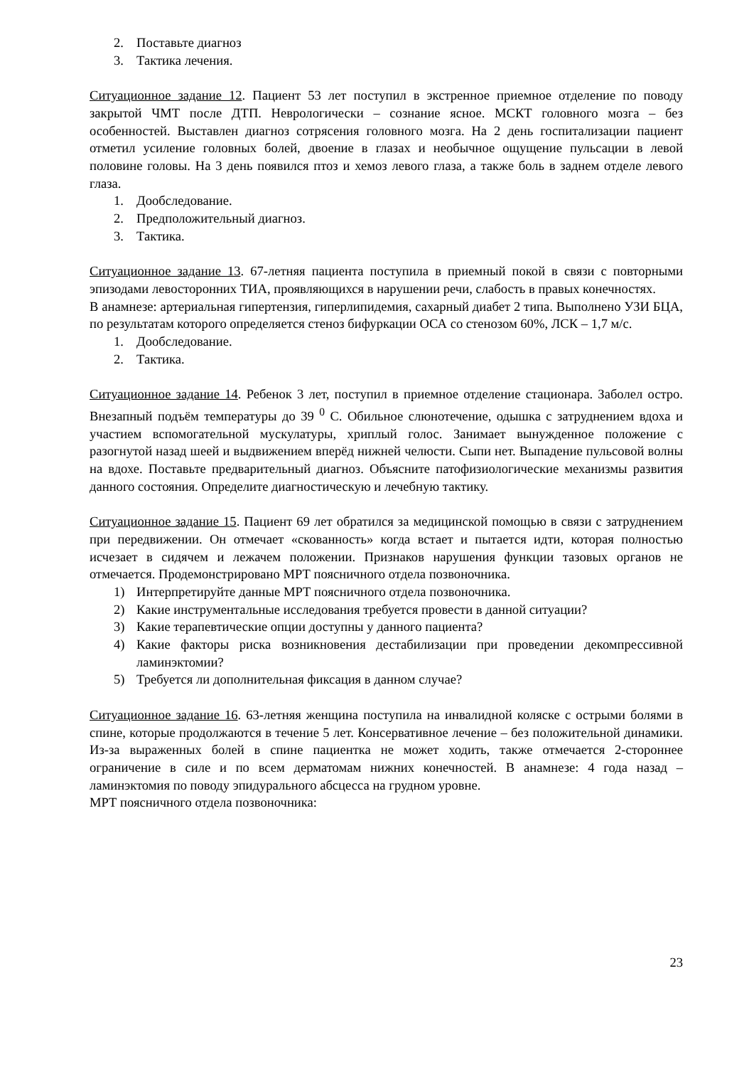2. Поставьте диагноз
3. Тактика лечения.
Ситуационное задание 12. Пациент 53 лет поступил в экстренное приемное отделение по поводу закрытой ЧМТ после ДТП. Неврологически – сознание ясное. МСКТ головного мозга – без особенностей. Выставлен диагноз сотрясения головного мозга. На 2 день госпитализации пациент отметил усиление головных болей, двоение в глазах и необычное ощущение пульсации в левой половине головы. На 3 день появился птоз и хемоз левого глаза, а также боль в заднем отделе левого глаза.
1. Дообследование.
2. Предположительный диагноз.
3. Тактика.
Ситуационное задание 13. 67-летняя пациента поступила в приемный покой в связи с повторными эпизодами левосторонних ТИА, проявляющихся в нарушении речи, слабость в правых конечностях.
В анамнезе: артериальная гипертензия, гиперлипидемия, сахарный диабет 2 типа. Выполнено УЗИ БЦА, по результатам которого определяется стеноз бифуркации ОСА со стенозом 60%, ЛСК – 1,7 м/с.
1. Дообследование.
2. Тактика.
Ситуационное задание 14. Ребенок 3 лет, поступил в приемное отделение стационара. Заболел остро. Внезапный подъём температуры до 39 <sup>0</sup> С. Обильное слюнотечение, одышка с затруднением вдоха и участием вспомогательной мускулатуры, хриплый голос. Занимает вынужденное положение с разогнутой назад шеей и выдвижением вперёд нижней челюсти. Сыпи нет. Выпадение пульсовой волны на вдохе. Поставьте предварительный диагноз. Объясните патофизиологические механизмы развития данного состояния. Определите диагностическую и лечебную тактику.
Ситуационное задание 15. Пациент 69 лет обратился за медицинской помощью в связи с затруднением при передвижении. Он отмечает «скованность» когда встает и пытается идти, которая полностью исчезает в сидячем и лежачем положении. Признаков нарушения функции тазовых органов не отмечается. Продемонстрировано МРТ поясничного отдела позвоночника.
1) Интерпретируйте данные МРТ поясничного отдела позвоночника.
2) Какие инструментальные исследования требуется провести в данной ситуации?
3) Какие терапевтические опции доступны у данного пациента?
4) Какие факторы риска возникновения дестабилизации при проведении декомпрессивной ламинэктомии?
5) Требуется ли дополнительная фиксация в данном случае?
Ситуационное задание 16. 63-летняя женщина поступила на инвалидной коляске с острыми болями в спине, которые продолжаются в течение 5 лет. Консервативное лечение – без положительной динамики. Из-за выраженных болей в спине пациентка не может ходить, также отмечается 2-стороннее ограничение в силе и по всем дерматомам нижних конечностей. В анамнезе: 4 года назад – ламинэктомия по поводу эпидурального абсцесса на грудном уровне.
МРТ поясничного отдела позвоночника:
23